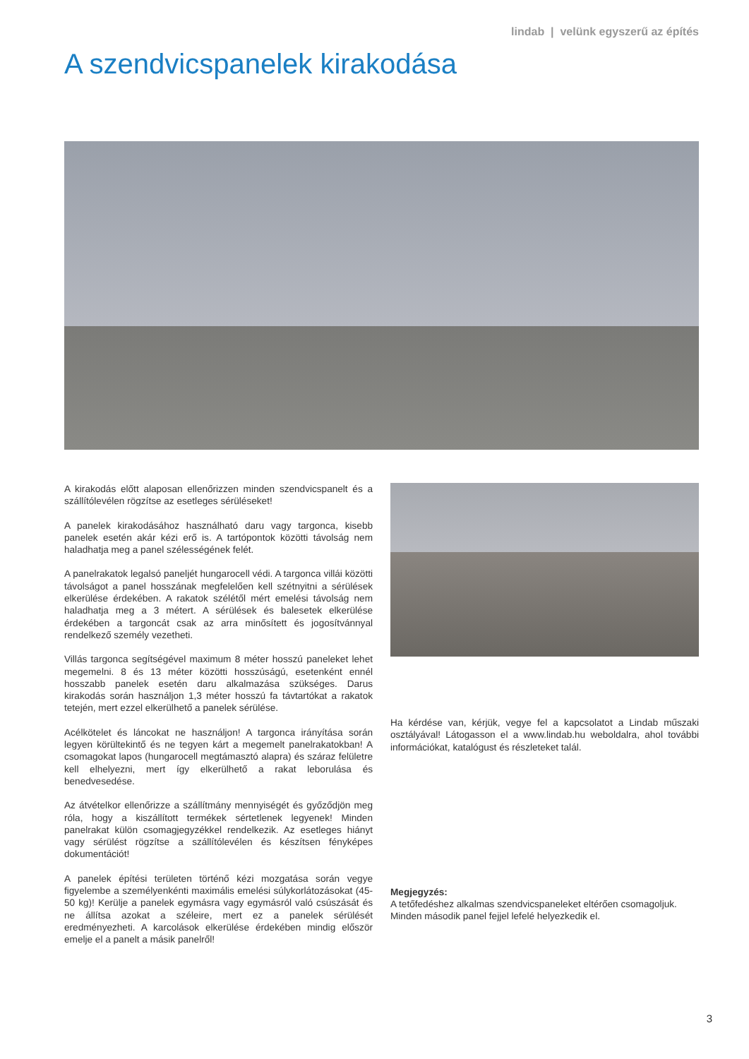lindab | velünk egyszerű az építés
A szendvicspanelek kirakodása
A kirakodás előtt alaposan ellenőrizzen minden szendvicspanelt és a szállítólevélen rögzítse az esetleges sérüléseket!
A panelek kirakodásához használható daru vagy targonca, kisebb panelek esetén akár kézi erő is. A tartópontok közötti távolság nem haladhatja meg a panel szélességének felét.
A panelrakatok legalsó paneljét hungarocell védi. A targonca villái közötti távolságot a panel hosszának megfelelően kell szétnyitni a sérülések elkerülése érdekében. A rakatok szélétől mért emelési távolság nem haladhatja meg a 3 métert. A sérülések és balesetek elkerülése érdekében a targoncát csak az arra minősített és jogosítvánnyal rendelkező személy vezetheti.
Villás targonca segítségével maximum 8 méter hosszú paneleket lehet megemelni. 8 és 13 méter közötti hosszúságú, esetenként ennél hosszabb panelek esetén daru alkalmazása szükséges. Darus kirakodás során használjon 1,3 méter hosszú fa távtartókat a rakatok tetején, mert ezzel elkerülhető a panelek sérülése.
Acélkötelet és láncokat ne használjon! A targonca irányítása során legyen körültekintő és ne tegyen kárt a megemelt panelrakatokban! A csomagokat lapos (hungarocell megtámasztó alapra) és száraz felületre kell elhelyezni, mert így elkerülhető a rakat leborulása és benedvesedése.
Az átvételkor ellenőrizze a szállítmány mennyiségét és győződjön meg róla, hogy a kiszállított termékek sértetlenek legyenek! Minden panelrakat külön csomagjegyzékkel rendelkezik. Az esetleges hiányt vagy sérülést rögzítse a szállítólevélen és készítsen fényképes dokumentációt!
A panelek építési területen történő kézi mozgatása során vegye figyelembe a személyenkénti maximális emelési súlykorlátozásokat (45-50 kg)! Kerülje a panelek egymásra vagy egymásról való csúszását és ne állítsa azokat a széleire, mert ez a panelek sérülését eredményezheti. A karcolások elkerülése érdekében mindig először emelje el a panelt a másik panelről!
Ha kérdése van, kérjük, vegye fel a kapcsolatot a Lindab műszaki osztályával! Látogasson el a www.lindab.hu weboldalra, ahol további információkat, katalógust és részleteket talál.
Megjegyzés:
A tetőfedéshez alkalmas szendvicspaneleket eltérően csomagoljuk. Minden második panel fejjel lefelé helyezkedik el.
3